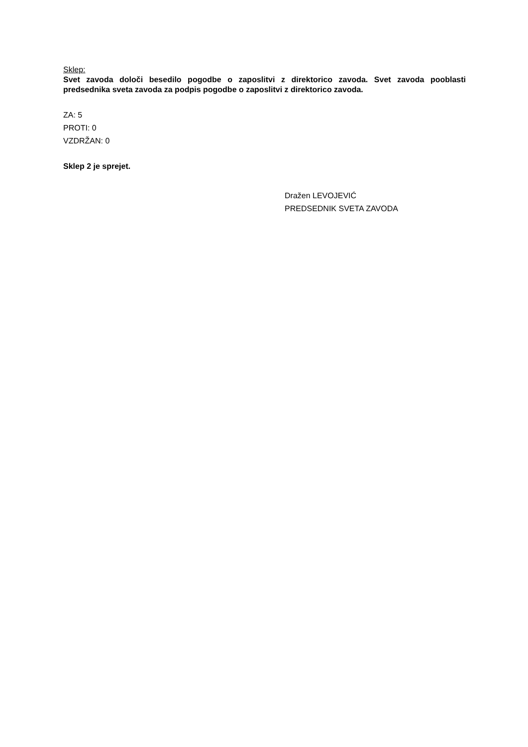Sklep:
Svet zavoda določi besedilo pogodbe o zaposlitvi z direktorico zavoda. Svet zavoda pooblasti predsednika sveta zavoda za podpis pogodbe o zaposlitvi z direktorico zavoda.
ZA: 5
PROTI: 0
VZDRŽAN: 0
Sklep 2 je sprejet.
Dražen LEVOJEVIĆ
PREDSEDNIK SVETA ZAVODA